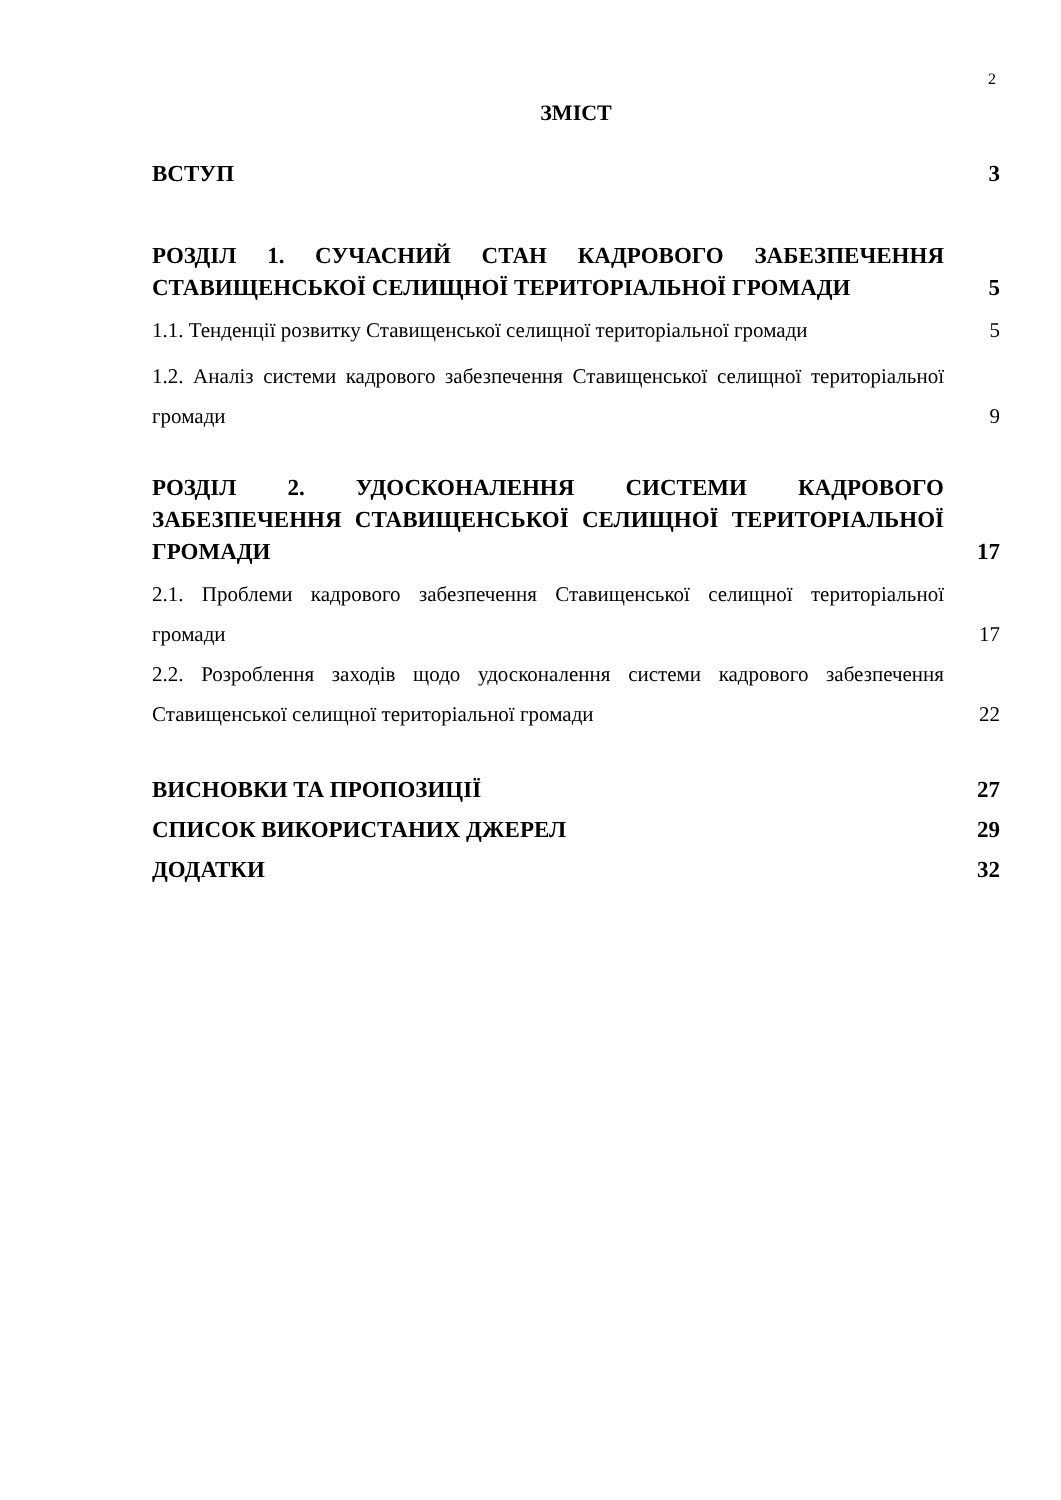2
ЗМІСТ
ВСТУП
3
РОЗДІЛ 1. СУЧАСНИЙ СТАН КАДРОВОГО ЗАБЕЗПЕЧЕННЯ СТАВИЩЕНСЬКОЇ СЕЛИЩНОЇ ТЕРИТОРІАЛЬНОЇ ГРОМАДИ
5
1.1. Тенденції розвитку Ставищенської селищної територіальної громади
5
1.2. Аналіз системи кадрового забезпечення Ставищенської селищної територіальної громади
9
РОЗДІЛ 2. УДОСКОНАЛЕННЯ СИСТЕМИ КАДРОВОГО ЗАБЕЗПЕЧЕННЯ СТАВИЩЕНСЬКОЇ СЕЛИЩНОЇ ТЕРИТОРІАЛЬНОЇ ГРОМАДИ
17
2.1. Проблеми кадрового забезпечення Ставищенської селищної територіальної громади
17
2.2. Розроблення заходів щодо удосконалення системи кадрового забезпечення Ставищенської селищної територіальної громади
22
ВИСНОВКИ ТА ПРОПОЗИЦІЇ
27
СПИСОК ВИКОРИСТАНИХ ДЖЕРЕЛ
29
ДОДАТКИ
32